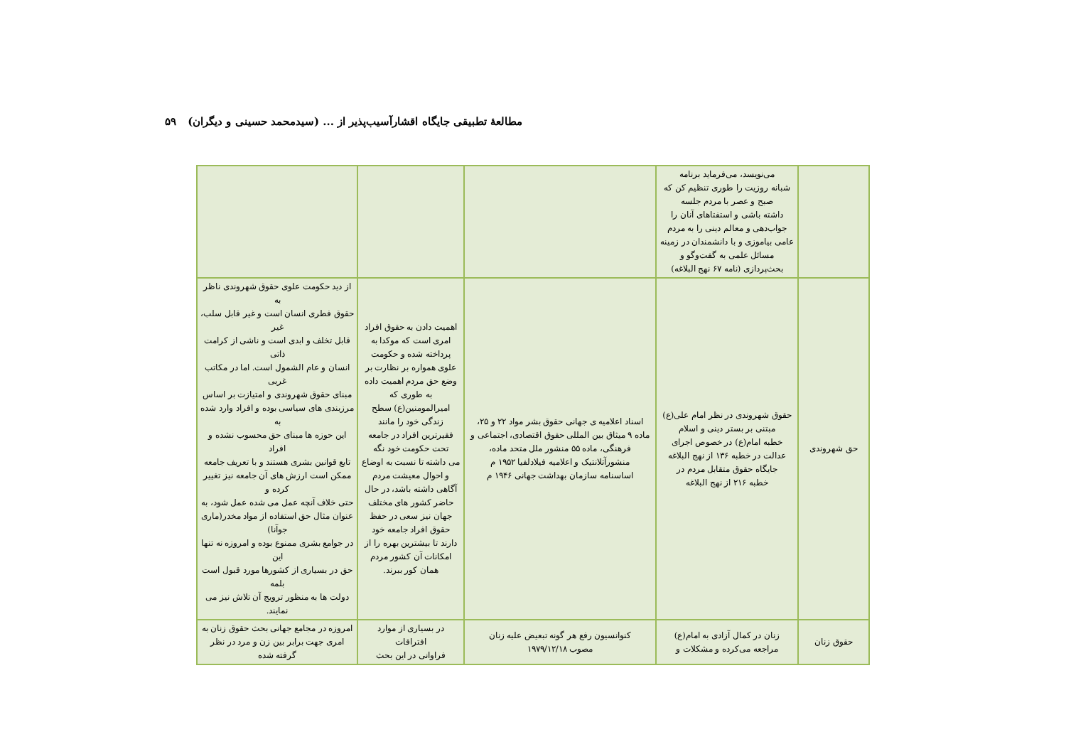مطالعهٔ تطبیقی جایگاه اقشارآسیب‌پذیر از ... (سیدمحمد حسینی و دیگران) ۵۹
| | می‌نویسد، می‌فرماید برنامه شبانه روزیت را طوری تنظیم کن که صبح و عصر با مردم جلسه داشته باشی و استفتاهای آنان را جواب‌دهی و معالم دینی را به مردم عامی بیاموزی و با دانشمندان در زمینه مسائل علمی به گفت‌وگو و بحث‌پردازی (نامه ۶۷ نهج البلاغه) | | | |
| حق شهروندی | حقوق شهروندی در نظر امام علی(ع) مبتنی بر بستر دینی و اسلام خطبه امام(ع) در خصوص اجرای عدالت در خطبه ۱۳۶ از نهج البلاغه جایگاه حقوق متقابل مردم در خطبه ۲۱۶ از نهج البلاغه | اسناد اعلامیه ی جهانی حقوق بشر مواد ۲۲ و ۲۵، ماده ۹ میثاق بین المللی حقوق اقتصادی، اجتماعی و فرهنگی، ماده ۵۵ منشور ملل متحد ماده، منشورآتلانتیک و اعلامیه فیلادلفیا ۱۹۵۲ م اساسنامه سازمان بهداشت جهانی ۱۹۴۶ م | اهمیت دادن به حقوق افراد امری است که موکدا به پرداخته شده و حکومت علوی همواره بر نظارت بر وضع حق مردم اهمیت داده به طوری که امیرالمومنین(ع) سطح زندگی خود را مانند فقیرترین افراد در جامعه تحت حکومت خود نگه می داشته تا نسبت به اوضاع و احوال معیشت مردم آگاهی داشته باشد، در حال حاضر کشور های مختلف جهان نیز سعی در حفظ حقوق افراد جامعه خود دارند تا بیشترین بهره را از امکانات آن کشور مردم همان کور ببرند. | از دید حکومت علوی حقوق شهروندی ناظر به حقوق فطری انسان است و غیر قابل سلب، غیر قابل تخلف و ابدی است و ناشی از کرامت ذاتی انسان و عام الشمول است. اما در مکاتب غربی مبنای حقوق شهروندی و امتیازت بر اساس مرزبندی های سیاسی بوده و افراد وارد شده به این حوزه ها مبنای حق محسوب نشده و افراد تابع قوانین بشری هستند و با تعریف جامعه ممکن است ارزش های آن جامعه نیز تغییر کرده و حتی خلاف آنچه عمل می شده عمل شود، به عنوان مثال حق استفاده از مواد مخدر(ماری جوآنا) در جوامع بشری ممنوع بوده و امروزه نه تنها این حق در بسیاری از کشورها مورد قبول است بلمه دولت ها به منظور ترویج آن تلاش نیز می نمایند. |
| حقوق زنان | زنان در کمال آزادی به امام(ع) مراجعه می‌کرده و مشکلات و | کنوانسیون رفع هر گونه تبعیض علیه زنان مصوب ۱۹۷۹/۱۲/۱۸ | در بسیاری از موارد افتراقات فراوانی در این بحث | امروزه در مجامع جهانی بحث حقوق زنان به امری جهت برابر بین زن و مرد در نظر گرفته شده |